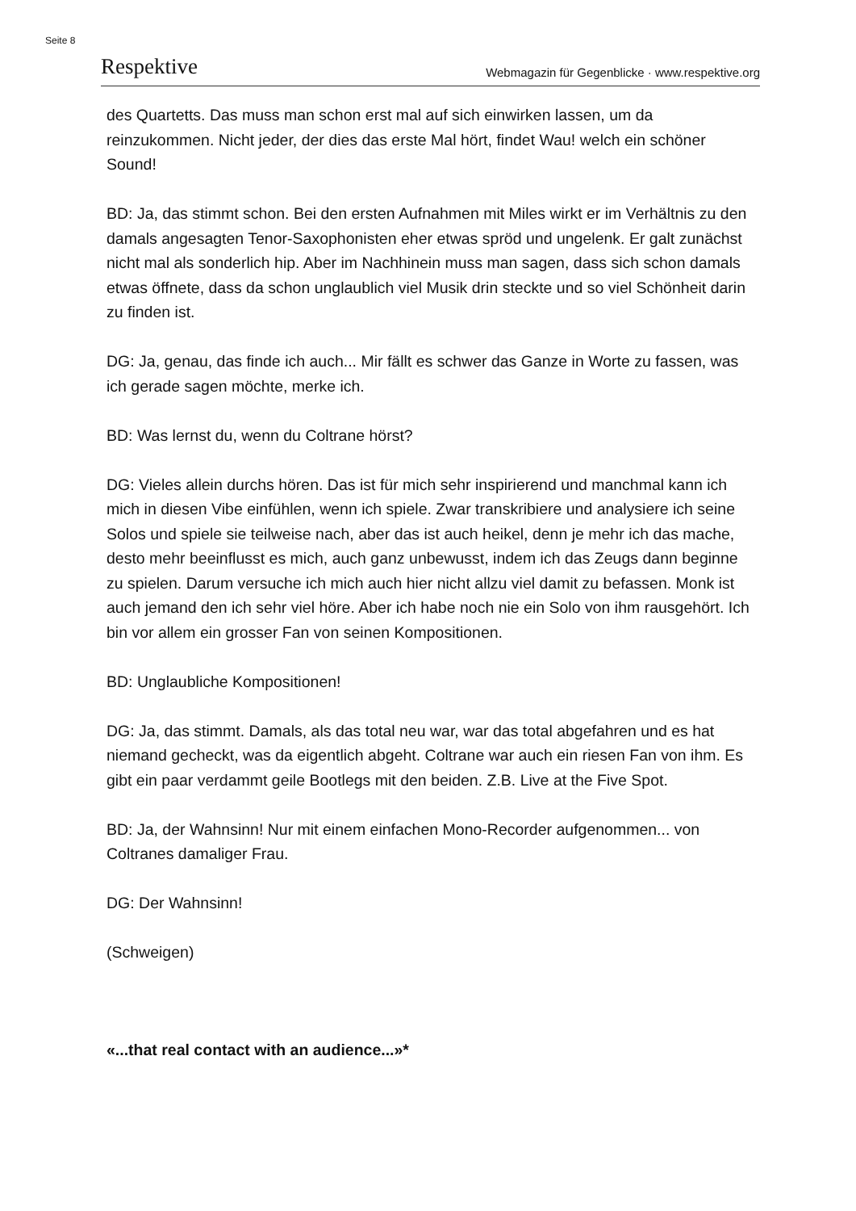Seite 8
Respektive Webmagazin für Gegenblicke · www.respektive.org
des Quartetts. Das muss man schon erst mal auf sich einwirken lassen, um da reinzukommen. Nicht jeder, der dies das erste Mal hört, findet Wau! welch ein schöner Sound!
BD: Ja, das stimmt schon. Bei den ersten Aufnahmen mit Miles wirkt er im Verhältnis zu den damals angesagten Tenor-Saxophonisten eher etwas spröd und ungelenk. Er galt zunächst nicht mal als sonderlich hip. Aber im Nachhinein muss man sagen, dass sich schon damals etwas öffnete, dass da schon unglaublich viel Musik drin steckte und so viel Schönheit darin zu finden ist.
DG: Ja, genau, das finde ich auch... Mir fällt es schwer das Ganze in Worte zu fassen, was ich gerade sagen möchte, merke ich.
BD: Was lernst du, wenn du Coltrane hörst?
DG: Vieles allein durchs hören. Das ist für mich sehr inspirierend und manchmal kann ich mich in diesen Vibe einfühlen, wenn ich spiele. Zwar transkribiere und analysiere ich seine Solos und spiele sie teilweise nach, aber das ist auch heikel, denn je mehr ich das mache, desto mehr beeinflusst es mich, auch ganz unbewusst, indem ich das Zeugs dann beginne zu spielen. Darum versuche ich mich auch hier nicht allzu viel damit zu befassen. Monk ist auch jemand den ich sehr viel höre. Aber ich habe noch nie ein Solo von ihm rausgehört. Ich bin vor allem ein grosser Fan von seinen Kompositionen.
BD: Unglaubliche Kompositionen!
DG: Ja, das stimmt. Damals, als das total neu war, war das total abgefahren und es hat niemand gecheckt, was da eigentlich abgeht. Coltrane war auch ein riesen Fan von ihm. Es gibt ein paar verdammt geile Bootlegs mit den beiden. Z.B. Live at the Five Spot.
BD: Ja, der Wahnsinn! Nur mit einem einfachen Mono-Recorder aufgenommen... von Coltranes damaliger Frau.
DG: Der Wahnsinn!
(Schweigen)
«...that real contact with an audience...»*